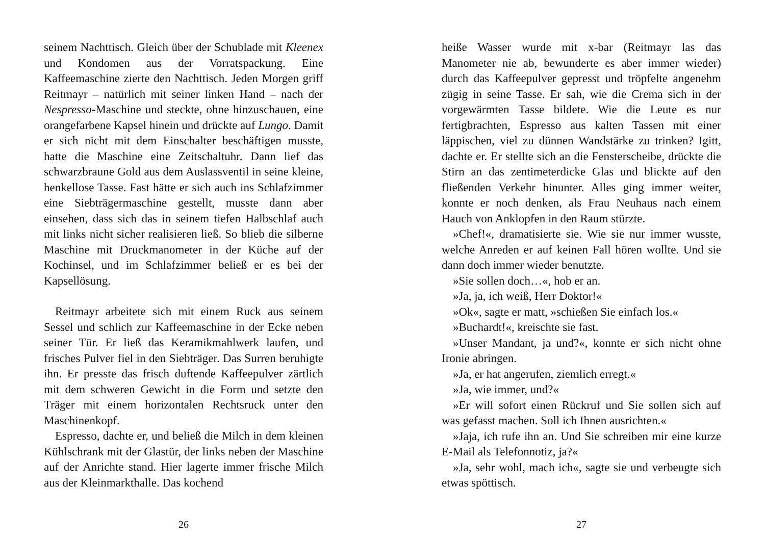seinem Nachttisch. Gleich über der Schublade mit Kleenex und Kondomen aus der Vorratspackung. Eine Kaffeemaschine zierte den Nachttisch. Jeden Morgen griff Reitmayr – natürlich mit seiner linken Hand – nach der Nespresso-Maschine und steckte, ohne hinzuschauen, eine orangefarbene Kapsel hinein und drückte auf Lungo. Damit er sich nicht mit dem Einschalter beschäftigen musste, hatte die Maschine eine Zeitschaltuhr. Dann lief das schwarzbraune Gold aus dem Auslassventil in seine kleine, henkellose Tasse. Fast hätte er sich auch ins Schlafzimmer eine Siebträgermaschine gestellt, musste dann aber einsehen, dass sich das in seinem tiefen Halbschlaf auch mit links nicht sicher realisieren ließ. So blieb die silberne Maschine mit Druckmanometer in der Küche auf der Kochinsel, und im Schlafzimmer beließ er es bei der Kapsellösung.
Reitmayr arbeitete sich mit einem Ruck aus seinem Sessel und schlich zur Kaffeemaschine in der Ecke neben seiner Tür. Er ließ das Keramikmahlwerk laufen, und frisches Pulver fiel in den Siebträger. Das Surren beruhigte ihn. Er presste das frisch duftende Kaffeepulver zärtlich mit dem schweren Gewicht in die Form und setzte den Träger mit einem horizontalen Rechtsruck unter den Maschinenkopf.
Espresso, dachte er, und beließ die Milch in dem kleinen Kühlschrank mit der Glastür, der links neben der Maschine auf der Anrichte stand. Hier lagerte immer frische Milch aus der Kleinmarkthalle. Das kochend
26
heiße Wasser wurde mit x-bar (Reitmayr las das Manometer nie ab, bewunderte es aber immer wieder) durch das Kaffeepulver gepresst und tröpfelte angenehm zügig in seine Tasse. Er sah, wie die Crema sich in der vorgewärmten Tasse bildete. Wie die Leute es nur fertigbrachten, Espresso aus kalten Tassen mit einer läppischen, viel zu dünnen Wandstärke zu trinken? Igitt, dachte er. Er stellte sich an die Fensterscheibe, drückte die Stirn an das zentimeterdicke Glas und blickte auf den fließenden Verkehr hinunter. Alles ging immer weiter, konnte er noch denken, als Frau Neuhaus nach einem Hauch von Anklopfen in den Raum stürzte.
»Chef!«, dramatisierte sie. Wie sie nur immer wusste, welche Anreden er auf keinen Fall hören wollte. Und sie dann doch immer wieder benutzte.
»Sie sollen doch…«, hob er an.
»Ja, ja, ich weiß, Herr Doktor!«
»Ok«, sagte er matt, »schießen Sie einfach los.«
»Buchardt!«, kreischte sie fast.
»Unser Mandant, ja und?«, konnte er sich nicht ohne Ironie abringen.
»Ja, er hat angerufen, ziemlich erregt.«
»Ja, wie immer, und?«
»Er will sofort einen Rückruf und Sie sollen sich auf was gefasst machen. Soll ich Ihnen ausrichten.«
»Jaja, ich rufe ihn an. Und Sie schreiben mir eine kurze E-Mail als Telefonnotiz, ja?«
»Ja, sehr wohl, mach ich«, sagte sie und verbeugte sich etwas spöttisch.
27